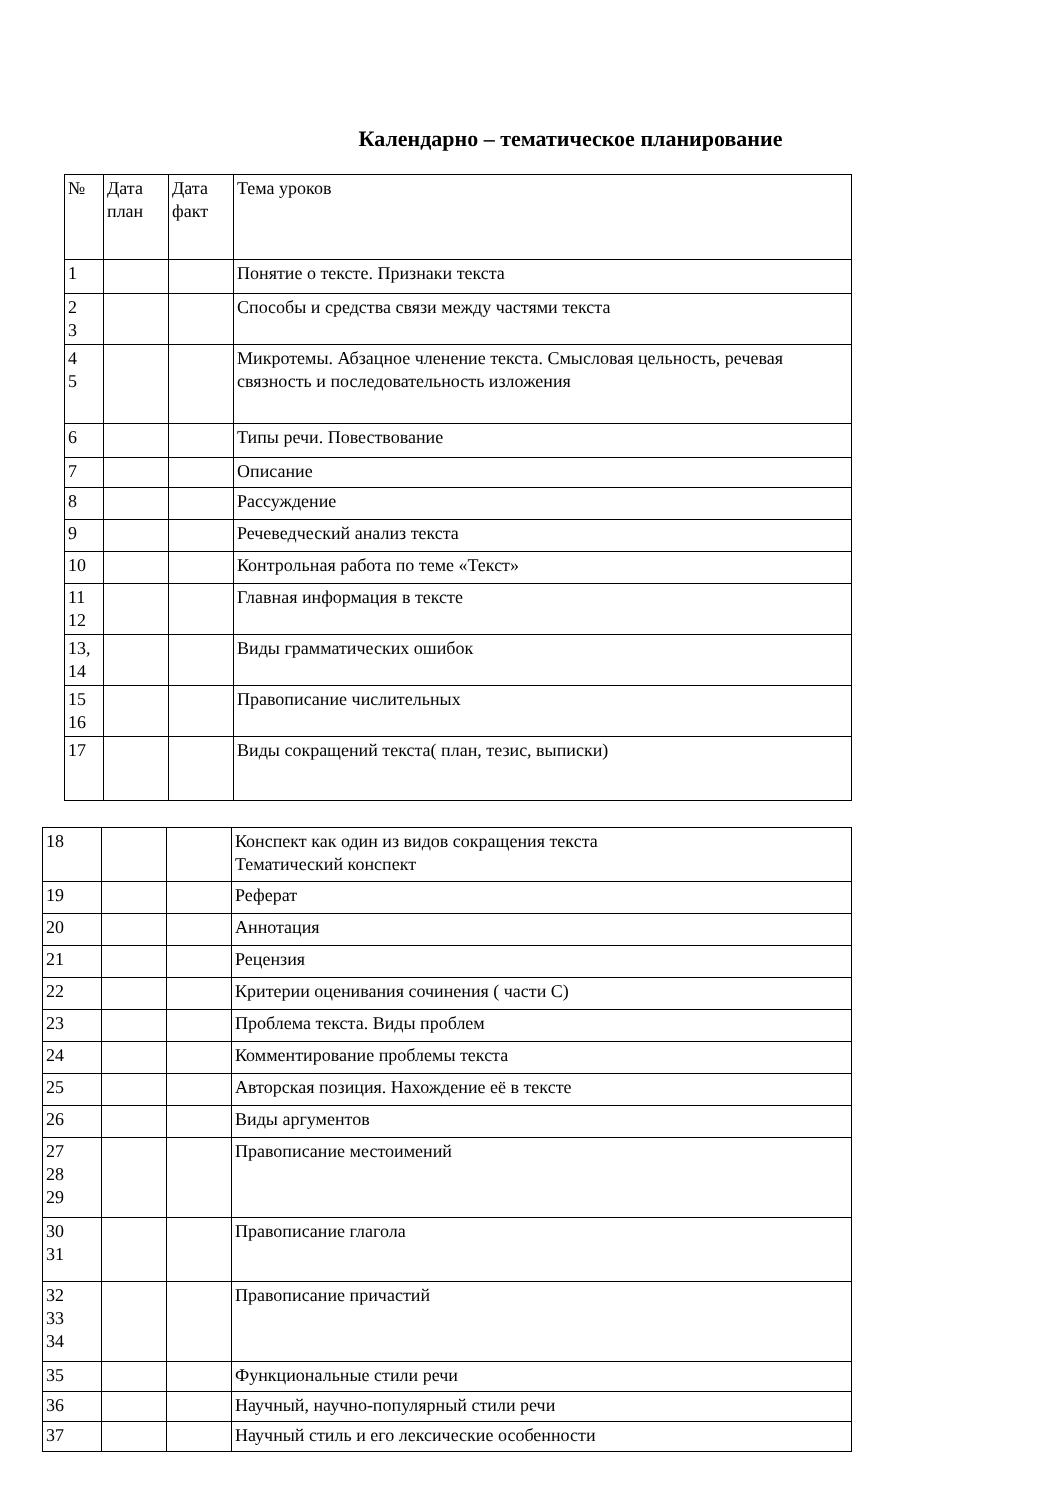Календарно – тематическое планирование
| № | Дата план | Дата факт | Тема уроков |
| --- | --- | --- | --- |
| 1 | | | Понятие о тексте. Признаки текста |
| 2 3 | | | Способы и средства связи между частями текста |
| 4 5 | | | Микротемы. Абзацное членение текста. Смысловая цельность, речевая связность и последовательность изложения |
| 6 | | | Типы речи. Повествование |
| 7 | | | Описание |
| 8 | | | Рассуждение |
| 9 | | | Речеведческий анализ текста |
| 10 | | | Контрольная работа по теме «Текст» |
| 11 12 | | | Главная информация в тексте |
| 13, 14 | | | Виды грамматических ошибок |
| 15 16 | | | Правописание числительных |
| 17 | | | Виды сокращений текста( план, тезис, выписки) |
| 18 | | | Конспект как один из видов сокращения текста Тематический конспект |
| 19 | | | Реферат |
| 20 | | | Аннотация |
| 21 | | | Рецензия |
| 22 | | | Критерии оценивания сочинения ( части С) |
| 23 | | | Проблема текста. Виды проблем |
| 24 | | | Комментирование проблемы текста |
| 25 | | | Авторская позиция. Нахождение её в тексте |
| 26 | | | Виды аргументов |
| 27 28 29 | | | Правописание местоимений |
| 30 31 | | | Правописание глагола |
| 32 33 34 | | | Правописание причастий |
| 35 | | | Функциональные стили речи |
| 36 | | | Научный, научно-популярный стили речи |
| 37 | | | Научный стиль и его лексические особенности |